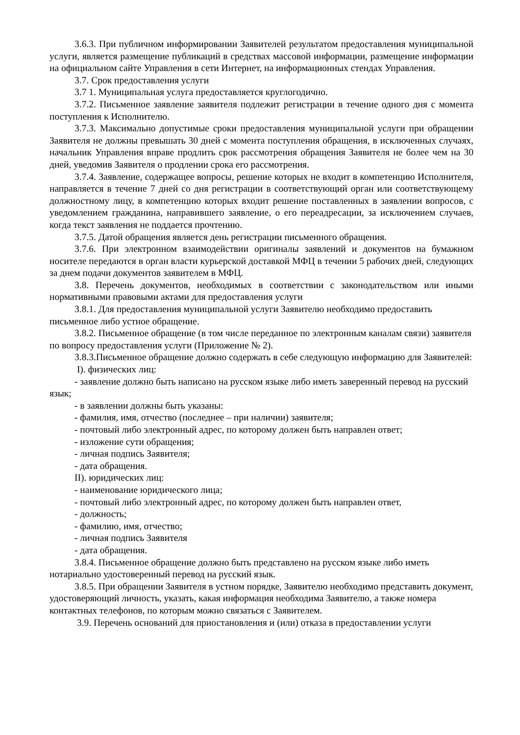3.6.3. При публичном информировании Заявителей результатом предоставления муниципальной услуги, является размещение публикаций в средствах массовой информации, размещение информации на официальном сайте Управления в сети Интернет, на информационных стендах Управления.
3.7. Срок предоставления услуги
3.7 1. Муниципальная услуга предоставляется круглогодично.
3.7.2. Письменное заявление заявителя подлежит регистрации в течение одного дня с момента поступления к Исполнителю.
3.7.3. Максимально допустимые сроки предоставления муниципальной услуги при обращении Заявителя не должны превышать 30 дней с момента поступления обращения, в исключенных случаях, начальник Управления вправе продлить срок рассмотрения обращения Заявителя не более чем на 30 дней, уведомив Заявителя о продлении срока его рассмотрения.
3.7.4. Заявление, содержащее вопросы, решение которых не входит в компетенцию Исполнителя, направляется в течение 7 дней со дня регистрации в соответствующий орган или соответствующему должностному лицу, в компетенцию которых входит решение поставленных в заявлении вопросов, с уведомлением гражданина, направившего заявление, о его переадресации, за исключением случаев, когда текст заявления не поддается прочтению.
3.7.5. Датой обращения является день регистрации письменного обращения.
3.7.6. При электронном взаимодействии оригиналы заявлений и документов на бумажном носителе передаются в орган власти курьерской доставкой МФЦ в течении 5 рабочих дней, следующих за днем подачи документов заявителем в МФЦ.
3.8. Перечень документов, необходимых в соответствии с законодательством или иными нормативными правовыми актами для предоставления услуги
3.8.1. Для предоставления муниципальной услуги Заявителю необходимо предоставить письменное либо устное обращение.
3.8.2. Письменное обращение (в том числе переданное по электронным каналам связи) заявителя по вопросу предоставления услуги (Приложение № 2).
3.8.3.Письменное обращение должно содержать в себе следующую информацию для Заявителей:
I). физических лиц:
- заявление должно быть написано на русском языке либо иметь заверенный перевод на русский язык;
- в заявлении должны быть указаны:
- фамилия, имя, отчество (последнее – при наличии) заявителя;
- почтовый либо электронный адрес, по которому должен быть направлен ответ;
- изложение сути обращения;
- личная подпись Заявителя;
- дата обращения.
II). юридических лиц:
- наименование юридического лица;
- почтовый либо электронный адрес, по которому должен быть направлен ответ,
- должность;
- фамилию, имя, отчество;
- личная подпись Заявителя
- дата обращения.
3.8.4. Письменное обращение должно быть представлено на русском языке либо иметь нотариально удостоверенный перевод на русский язык.
3.8.5. При обращении Заявителя в устном порядке, Заявителю необходимо представить документ, удостоверяющий личность, указать, какая информация необходима Заявителю, а также номера контактных телефонов, по которым можно связаться с Заявителем.
3.9. Перечень оснований для приостановления и (или) отказа в предоставлении услуги